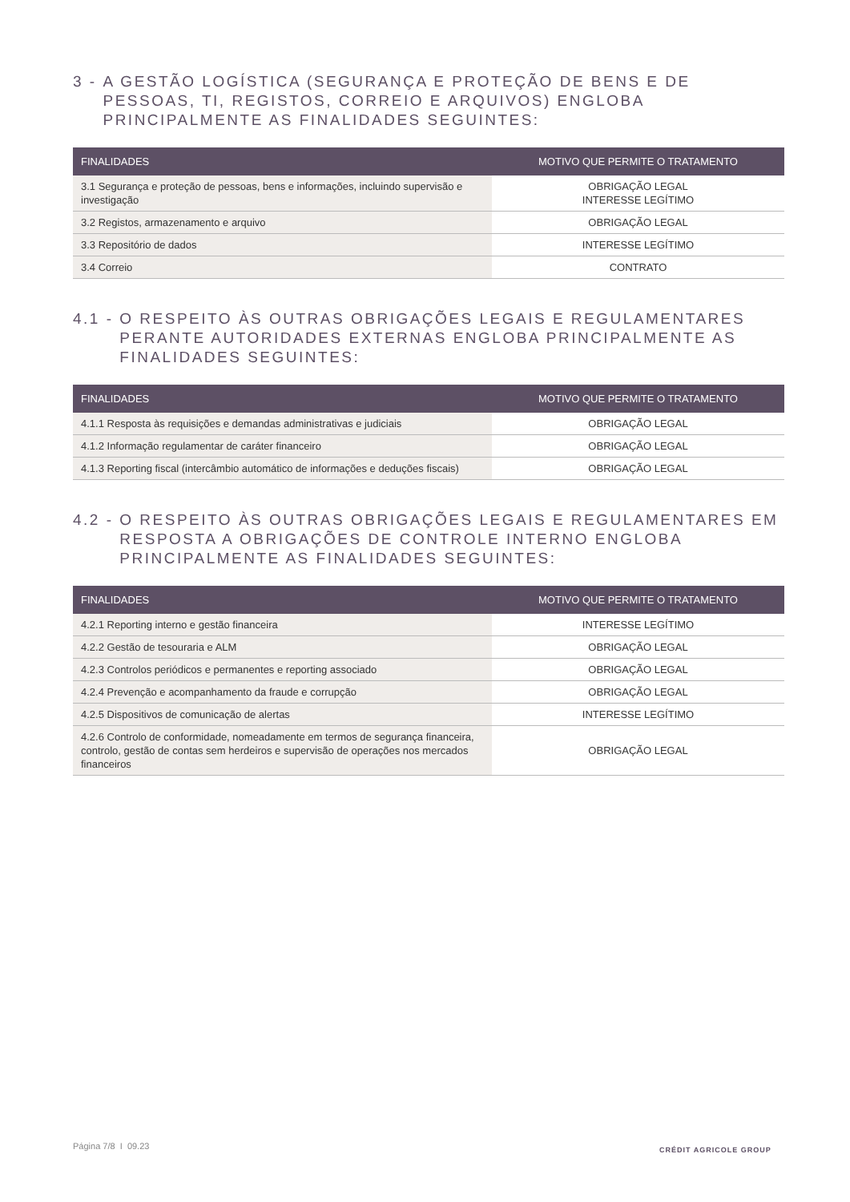3 - A GESTÃO LOGÍSTICA (SEGURANÇA E PROTEÇÃO DE BENS E DE PESSOAS, TI, REGISTOS, CORREIO E ARQUIVOS) ENGLOBA PRINCIPALMENTE AS FINALIDADES SEGUINTES:
| FINALIDADES | MOTIVO QUE PERMITE O TRATAMENTO |
| --- | --- |
| 3.1 Segurança e proteção de pessoas, bens e informações, incluindo supervisão e investigação | OBRIGAÇÃO LEGAL INTERESSE LEGÍTIMO |
| 3.2 Registos, armazenamento e arquivo | OBRIGAÇÃO LEGAL |
| 3.3 Repositório de dados | INTERESSE LEGÍTIMO |
| 3.4 Correio | CONTRATO |
4.1 - O RESPEITO ÀS OUTRAS OBRIGAÇÕES LEGAIS E REGULAMENTARES PERANTE AUTORIDADES EXTERNAS ENGLOBA PRINCIPALMENTE AS FINALIDADES SEGUINTES:
| FINALIDADES | MOTIVO QUE PERMITE O TRATAMENTO |
| --- | --- |
| 4.1.1 Resposta às requisições e demandas administrativas e judiciais | OBRIGAÇÃO LEGAL |
| 4.1.2 Informação regulamentar de caráter financeiro | OBRIGAÇÃO LEGAL |
| 4.1.3 Reporting fiscal (intercâmbio automático de informações e deduções fiscais) | OBRIGAÇÃO LEGAL |
4.2 - O RESPEITO ÀS OUTRAS OBRIGAÇÕES LEGAIS E REGULAMENTARES EM RESPOSTA A OBRIGAÇÕES DE CONTROLE INTERNO ENGLOBA PRINCIPALMENTE AS FINALIDADES SEGUINTES:
| FINALIDADES | MOTIVO QUE PERMITE O TRATAMENTO |
| --- | --- |
| 4.2.1 Reporting interno e gestão financeira | INTERESSE LEGÍTIMO |
| 4.2.2 Gestão de tesouraria e ALM | OBRIGAÇÃO LEGAL |
| 4.2.3 Controlos periódicos e permanentes e reporting associado | OBRIGAÇÃO LEGAL |
| 4.2.4 Prevenção e acompanhamento da fraude e corrupção | OBRIGAÇÃO LEGAL |
| 4.2.5 Dispositivos de comunicação de alertas | INTERESSE LEGÍTIMO |
| 4.2.6 Controlo de conformidade, nomeadamente em termos de segurança financeira, controlo, gestão de contas sem herdeiros e supervisão de operações nos mercados financeiros | OBRIGAÇÃO LEGAL |
Página 7/8 I 09.23 CRÉDIT AGRICOLE GROUP